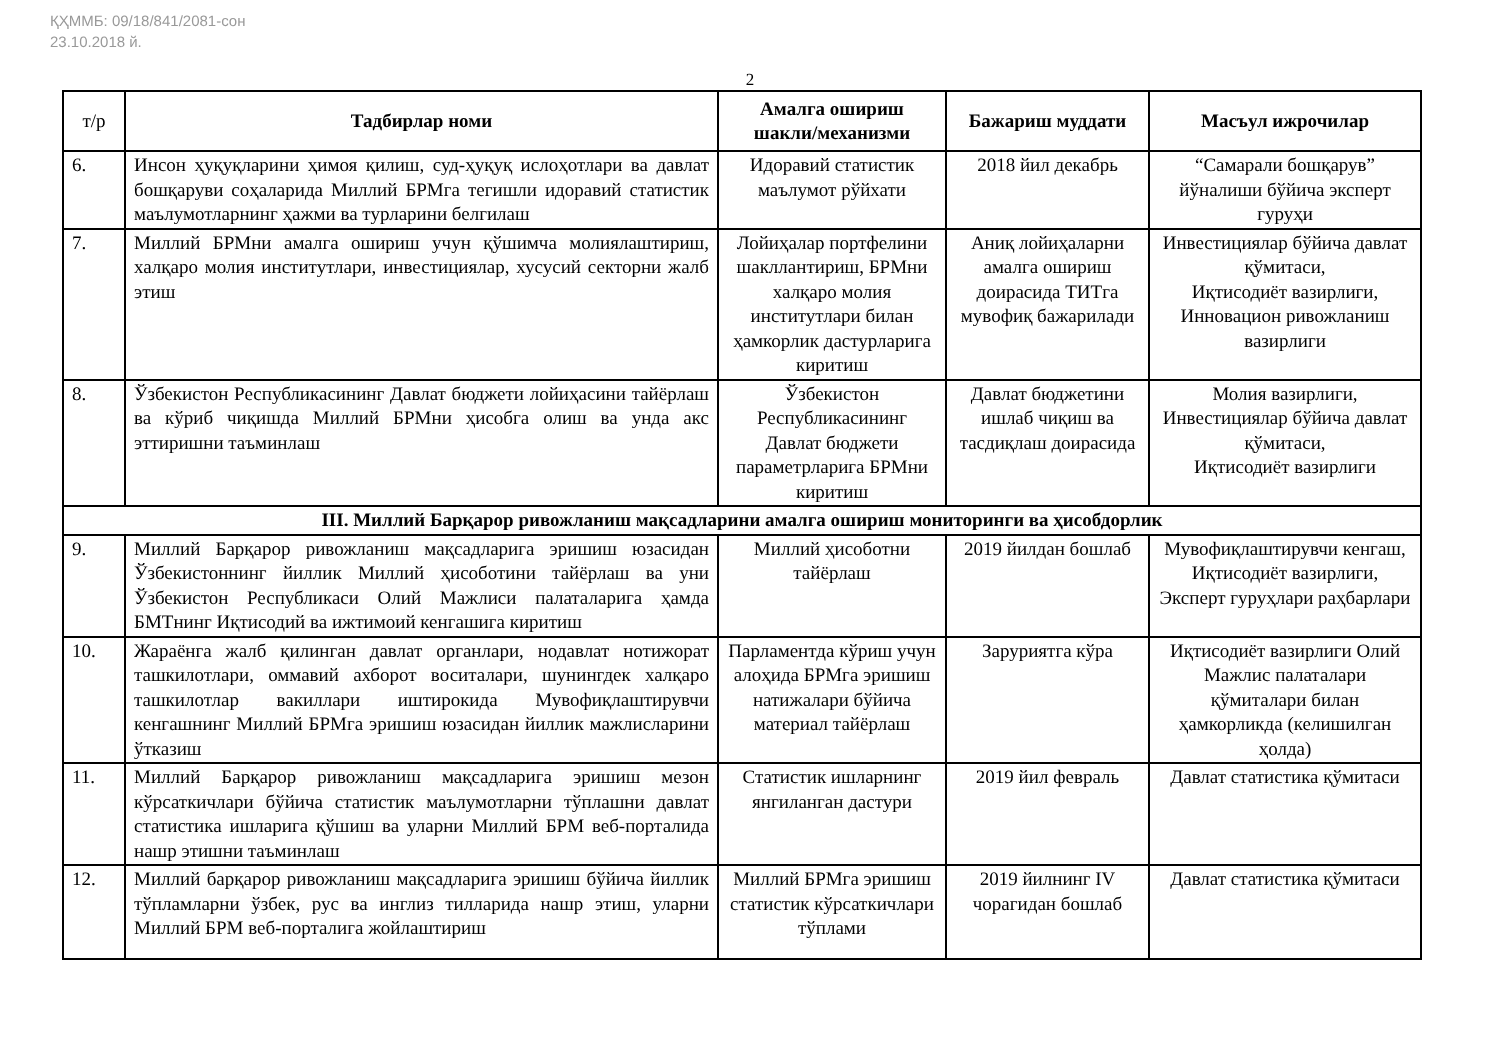ҚҲММБ: 09/18/841/2081-сон
23.10.2018 й.
2
| т/р | Тадбирлар номи | Амалга ошириш шакли/механизми | Бажариш муддати | Масъул ижрочилар |
| --- | --- | --- | --- | --- |
| 6. | Инсон ҳуқуқларини ҳимоя қилиш, суд-ҳуқуқ ислоҳотлари ва давлат бошқаруви соҳаларида Миллий БРМга тегишли идоравий статистик маълумотларнинг ҳажми ва турларини белгилаш | Идоравий статистик маълумот рўйхати | 2018 йил декабрь | “Самарали бошқарув” йўналиши бўйича эксперт гуруҳи |
| 7. | Миллий БРМни амалга ошириш учун қўшимча молиялаштириш, халқаро молия институтлари, инвестициялар, хусусий секторни жалб этиш | Лойиҳалар портфелини шакллантириш, БРМни халқаро молия институтлари билан ҳамкорлик дастурларига киритиш | Аниқ лойиҳаларни амалга ошириш доирасида ТИТга мувофиқ бажарилади | Инвестициялар бўйича давлат қўмитаси, Иқтисодиёт вазирлиги, Инновацион ривожланиш вазирлиги |
| 8. | Ўзбекистон Республикасининг Давлат бюджети лойиҳасини тайёрлаш ва кўриб чиқишда Миллий БРМни ҳисобга олиш ва унда акс эттиришни таъминлаш | Ўзбекистон Республикасининг Давлат бюджети параметрларига БРМни киритиш | Давлат бюджетини ишлаб чиқиш ва тасдиқлаш доирасида | Молия вазирлиги, Инвестициялар бўйича давлат қўмитаси, Иқтисодиёт вазирлиги |
| III. Миллий Барқарор ривожланиш мақсадларини амалга ошириш мониторинги ва ҳисобдорлик | | | | |
| 9. | Миллий Барқарор ривожланиш мақсадларига эришиш юзасидан Ўзбекистоннинг йиллик Миллий ҳисоботини тайёрлаш ва уни Ўзбекистон Республикаси Олий Мажлиси палаталарига ҳамда БМТнинг Иқтисодий ва ижтимоий кенгашига киритиш | Миллий ҳисоботни тайёрлаш | 2019 йилдан бошлаб | Мувофиқлаштирувчи кенгаш, Иқтисодиёт вазирлиги, Эксперт гуруҳлари раҳбарлари |
| 10. | Жараёнга жалб қилинган давлат органлари, нодавлат нотижорат ташкилотлари, оммавий ахборот воситалари, шунингдек халқаро ташкилотлар вакиллари иштирокида Мувофиқлаштирувчи кенгашнинг Миллий БРМга эришиш юзасидан йиллик мажлисларини ўтказиш | Парламентда кўриш учун алоҳида БРМга эришиш натижалари бўйича материал тайёрлаш | Заруриятга кўра | Иқтисодиёт вазирлиги Олий Мажлис палаталари қўмиталари билан ҳамкорликда (келишилган ҳолда) |
| 11. | Миллий Барқарор ривожланиш мақсадларига эришиш мезон кўрсаткичлари бўйича статистик маълумотларни тўплашни давлат статистика ишларига қўшиш ва уларни Миллий БРМ веб-порталида нашр этишни таъминлаш | Статистик ишларнинг янгиланган дастури | 2019 йил февраль | Давлат статистика қўмитаси |
| 12. | Миллий барқарор ривожланиш мақсадларига эришиш бўйича йиллик тўпламларни ўзбек, рус ва инглиз тилларида нашр этиш, уларни Миллий БРМ веб-порталига жойлаштириш | Миллий БРМга эришиш статистик кўрсаткичлари тўплами | 2019 йилнинг IV чорагидан бошлаб | Давлат статистика қўмитаси |